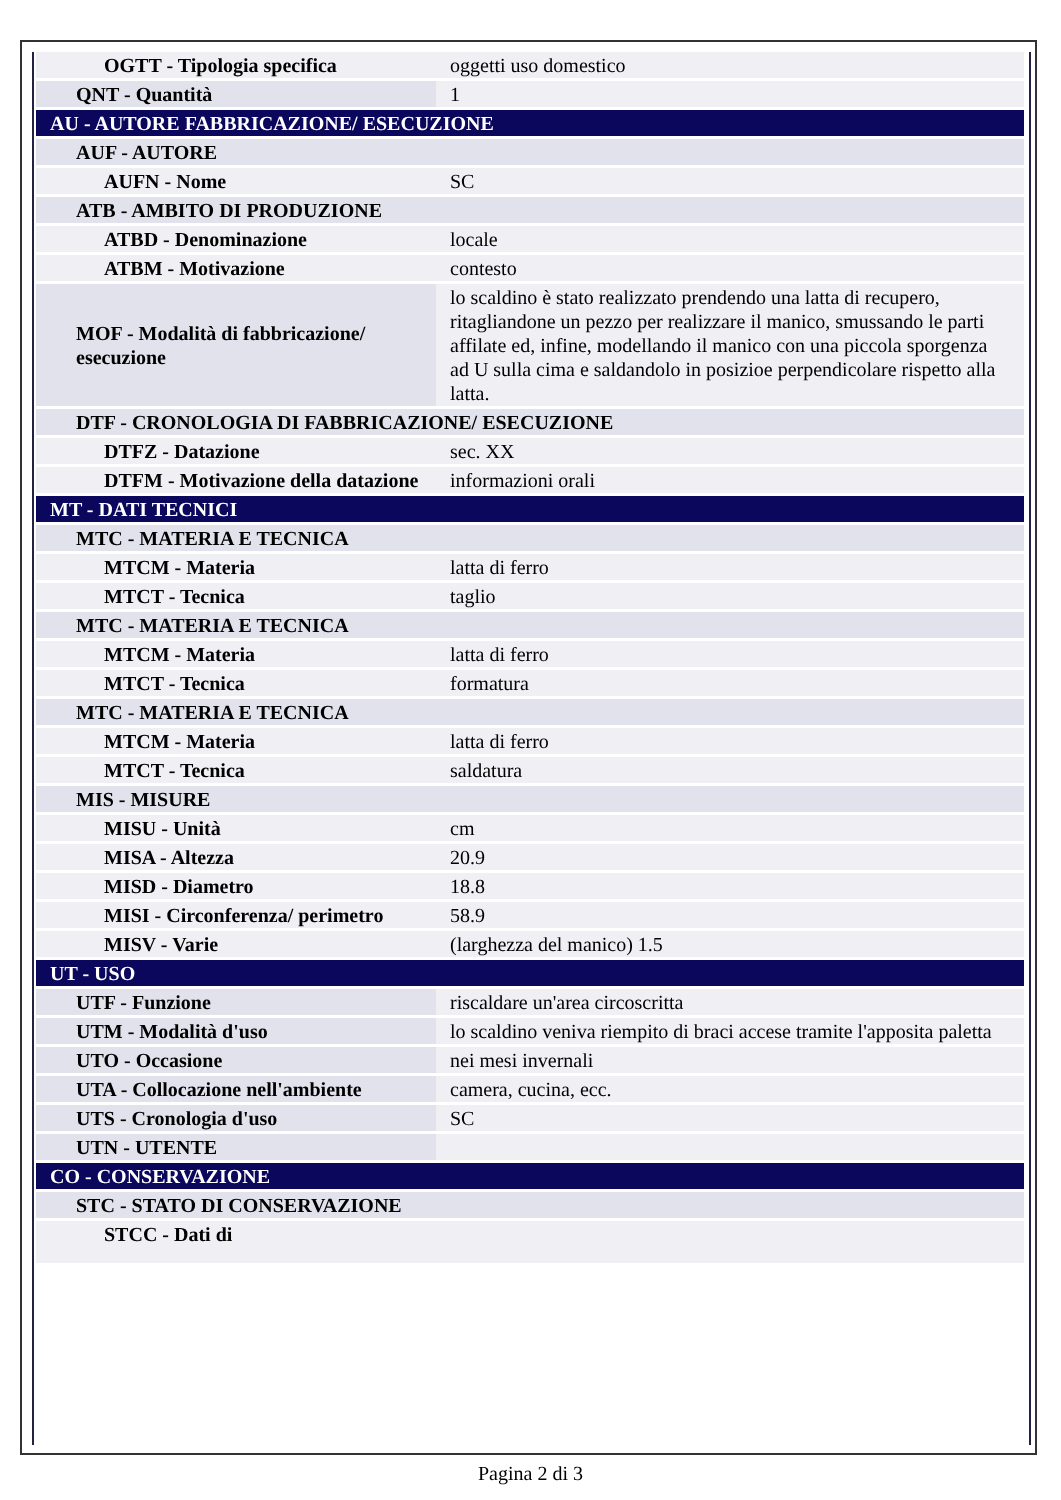| OGTT - Tipologia specifica | oggetti uso domestico |
| QNT - Quantità | 1 |
| AU - AUTORE FABBRICAZIONE/ ESECUZIONE | |
| AUF - AUTORE | |
| AUFN - Nome | SC |
| ATB - AMBITO DI PRODUZIONE | |
| ATBD - Denominazione | locale |
| ATBM - Motivazione | contesto |
| MOF - Modalità di fabbricazione/ esecuzione | lo scaldino è stato realizzato prendendo una latta di recupero, ritagliandone un pezzo per realizzare il manico, smussando le parti affilate ed, infine, modellando il manico con una piccola sporgenza ad U sulla cima e saldandolo in posizioe perpendicolare rispetto alla latta. |
| DTF - CRONOLOGIA DI FABBRICAZIONE/ ESECUZIONE | |
| DTFZ - Datazione | sec. XX |
| DTFM - Motivazione della datazione | informazioni orali |
| MT - DATI TECNICI | |
| MTC - MATERIA E TECNICA | |
| MTCM - Materia | latta di ferro |
| MTCT - Tecnica | taglio |
| MTC - MATERIA E TECNICA | |
| MTCM - Materia | latta di ferro |
| MTCT - Tecnica | formatura |
| MTC - MATERIA E TECNICA | |
| MTCM - Materia | latta di ferro |
| MTCT - Tecnica | saldatura |
| MIS - MISURE | |
| MISU - Unità | cm |
| MISA - Altezza | 20.9 |
| MISD - Diametro | 18.8 |
| MISI - Circonferenza/ perimetro | 58.9 |
| MISV - Varie | (larghezza del manico) 1.5 |
| UT - USO | |
| UTF - Funzione | riscaldare un'area circoscritta |
| UTM - Modalità d'uso | lo scaldino veniva riempito di braci accese tramite l'apposita paletta |
| UTO - Occasione | nei mesi invernali |
| UTA - Collocazione nell'ambiente | camera, cucina, ecc. |
| UTS - Cronologia d'uso | SC |
| UTN - UTENTE | |
| CO - CONSERVAZIONE | |
| STC - STATO DI CONSERVAZIONE | |
| STCC - Dati di | |
Pagina 2 di 3